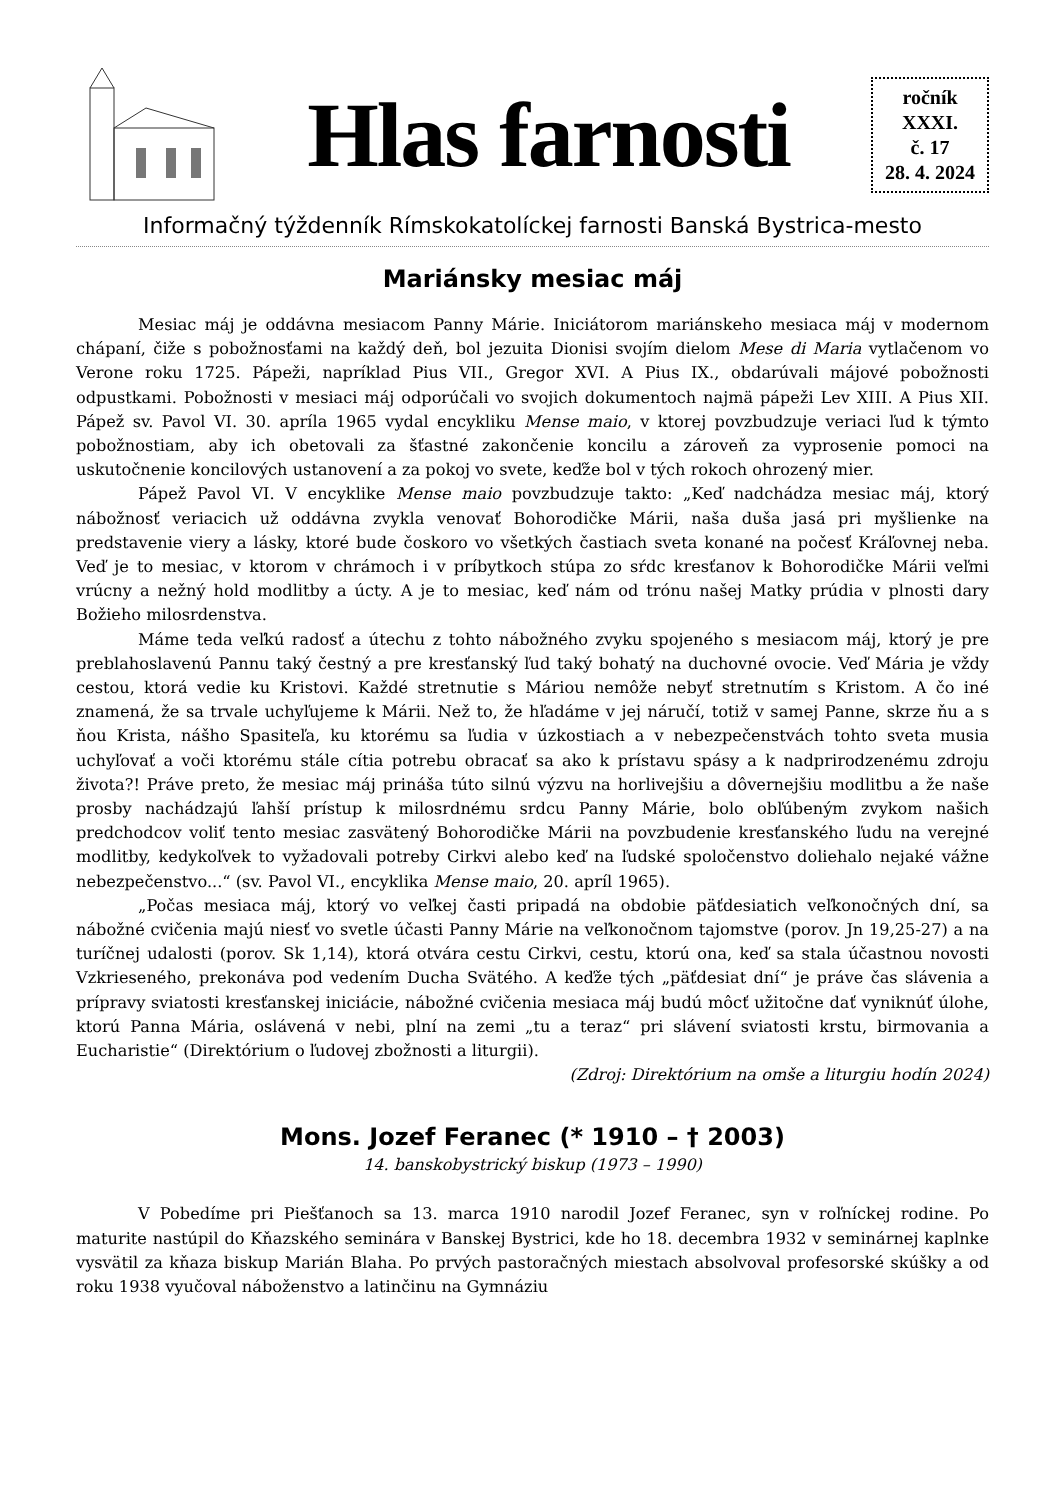Hlas farnosti
ročník
XXXI.
č. 17
28. 4. 2024
Informačný týždenník Rímskokatolíckej farnosti Banská Bystrica-mesto
Mariánsky mesiac máj
Mesiac máj je oddávna mesiacom Panny Márie. Iniciátorom mariánskeho mesiaca máj v modernom chápaní, čiže s pobožnosťami na každý deň, bol jezuita Dionisi svojím dielom Mese di Maria vytlačenom vo Verone roku 1725. Pápeži, napríklad Pius VII., Gregor XVI. A Pius IX., obdarúvali májové pobožnosti odpustkami. Pobožnosti v mesiaci máj odporúčali vo svojich dokumentoch najmä pápeži Lev XIII. A Pius XII. Pápež sv. Pavol VI. 30. apríla 1965 vydal encykliku Mense maio, v ktorej povzbudzuje veriaci ľud k týmto pobožnostiam, aby ich obetovali za šťastné zakončenie koncilu a zároveň za vyprosenie pomoci na uskutočnenie koncilových ustanovení a za pokoj vo svete, keďže bol v tých rokoch ohrozený mier.
Pápež Pavol VI. V encyklike Mense maio povzbudzuje takto: „Keď nadchádza mesiac máj, ktorý nábožnosť veriacich už oddávna zvykla venovať Bohorodičke Márii, naša duša jasá pri myšlienke na predstavenie viery a lásky, ktoré bude čoskoro vo všetkých častiach sveta konané na počesť Kráľovnej neba. Veď je to mesiac, v ktorom v chrámoch i v príbytkoch stúpa zo sŕdc kresťanov k Bohorodičke Márii veľmi vrúcny a nežný hold modlitby a úcty. A je to mesiac, keď nám od trónu našej Matky prúdia v plnosti dary Božieho milosrdenstva.
Máme teda veľkú radosť a útechu z tohto nábožného zvyku spojeného s mesiacom máj, ktorý je pre preblahoslavenú Pannu taký čestný a pre kresťanský ľud taký bohatý na duchovné ovocie. Veď Mária je vždy cestou, ktorá vedie ku Kristovi. Každé stretnutie s Máriou nemôže nebyť stretnutím s Kristom. A čo iné znamená, že sa trvale uchyľujeme k Márii. Než to, že hľadáme v jej náručí, totiž v samej Panne, skrze ňu a s ňou Krista, nášho Spasiteľa, ku ktorému sa ľudia v úzkostiach a v nebezpečenstvách tohto sveta musia uchyľovať a voči ktorému stále cítia potrebu obracať sa ako k prístavu spásy a k nadprirodzenému zdroju života?! Práve preto, že mesiac máj prináša túto silnú výzvu na horlivejšiu a dôvernejšiu modlitbu a že naše prosby nachádzajú ľahší prístup k milosrdnému srdcu Panny Márie, bolo obľúbeným zvykom našich predchodcov voliť tento mesiac zasvätený Bohorodičke Márii na povzbudenie kresťanského ľudu na verejné modlitby, kedykoľvek to vyžadovali potreby Cirkvi alebo keď na ľudské spoločenstvo doliehalo nejaké vážne nebezpečenstvo...“ (sv. Pavol VI., encyklika Mense maio, 20. apríl 1965).
„Počas mesiaca máj, ktorý vo veľkej časti pripadá na obdobie päťdesiatich veľkonočných dní, sa nábožné cvičenia majú niesť vo svetle účasti Panny Márie na veľkonočnom tajomstve (porov. Jn 19,25-27) a na turíčnej udalosti (porov. Sk 1,14), ktorá otvára cestu Cirkvi, cestu, ktorú ona, keď sa stala účastnou novosti Vzkrieseného, prekonáva pod vedením Ducha Svätého. A keďže tých „päťdesiat dní“ je práve čas slávenia a prípravy sviatosti kresťanskej iniciácie, nábožné cvičenia mesiaca máj budú môcť užitočne dať vyniknúť úlohe, ktorú Panna Mária, oslávená v nebi, plní na zemi „tu a teraz“ pri slávení sviatosti krstu, birmovania a Eucharistie“ (Direktórium o ľudovej zbožnosti a liturgii).
(Zdroj: Direktórium na omše a liturgiu hodín 2024)
Mons. Jozef Feranec (* 1910 – † 2003)
14. banskobystrický biskup (1973 – 1990)
V Pobedíme pri Piešťanoch sa 13. marca 1910 narodil Jozef Feranec, syn v roľníckej rodine. Po maturite nastúpil do Kňazského seminára v Banskej Bystrici, kde ho 18. decembra 1932 v seminárnej kaplnke vysvätil za kňaza biskup Marián Blaha. Po prvých pastoračných miestach absolvoval profesorské skúšky a od roku 1938 vyučoval náboženstvo a latinčinu na Gymnáziu